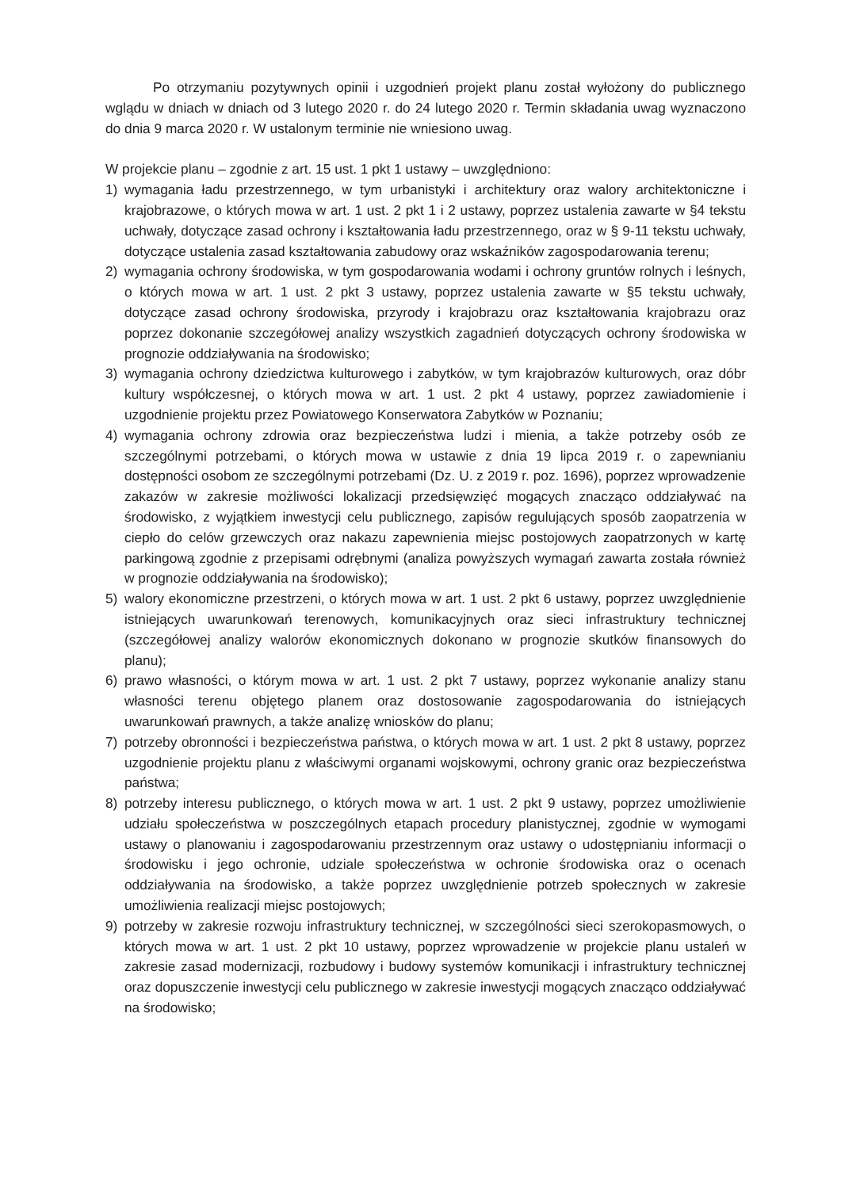Po otrzymaniu pozytywnych opinii i uzgodnień projekt planu został wyłożony do publicznego wglądu w dniach w dniach od 3 lutego 2020 r. do 24 lutego 2020 r. Termin składania uwag wyznaczono do dnia 9 marca 2020 r. W ustalonym terminie nie wniesiono uwag.
W projekcie planu – zgodnie z art. 15 ust. 1 pkt 1 ustawy – uwzględniono:
1) wymagania ładu przestrzennego, w tym urbanistyki i architektury oraz walory architektoniczne i krajobrazowe, o których mowa w art. 1 ust. 2 pkt 1 i 2 ustawy, poprzez ustalenia zawarte w §4 tekstu uchwały, dotyczące zasad ochrony i kształtowania ładu przestrzennego, oraz w § 9-11 tekstu uchwały, dotyczące ustalenia zasad kształtowania zabudowy oraz wskaźników zagospodarowania terenu;
2) wymagania ochrony środowiska, w tym gospodarowania wodami i ochrony gruntów rolnych i leśnych, o których mowa w art. 1 ust. 2 pkt 3 ustawy, poprzez ustalenia zawarte w §5 tekstu uchwały, dotyczące zasad ochrony środowiska, przyrody i krajobrazu oraz kształtowania krajobrazu oraz poprzez dokonanie szczegółowej analizy wszystkich zagadnień dotyczących ochrony środowiska w prognozie oddziaływania na środowisko;
3) wymagania ochrony dziedzictwa kulturowego i zabytków, w tym krajobrazów kulturowych, oraz dóbr kultury współczesnej, o których mowa w art. 1 ust. 2 pkt 4 ustawy, poprzez zawiadomienie i uzgodnienie projektu przez Powiatowego Konserwatora Zabytków w Poznaniu;
4) wymagania ochrony zdrowia oraz bezpieczeństwa ludzi i mienia, a także potrzeby osób ze szczególnymi potrzebami, o których mowa w ustawie z dnia 19 lipca 2019 r. o zapewnianiu dostępności osobom ze szczególnymi potrzebami (Dz. U. z 2019 r. poz. 1696), poprzez wprowadzenie zakazów w zakresie możliwości lokalizacji przedsięwzięć mogących znacząco oddziaływać na środowisko, z wyjątkiem inwestycji celu publicznego, zapisów regulujących sposób zaopatrzenia w ciepło do celów grzewczych oraz nakazu zapewnienia miejsc postojowych zaopatrzonych w kartę parkingową zgodnie z przepisami odrębnymi (analiza powyższych wymagań zawarta została również w prognozie oddziaływania na środowisko);
5) walory ekonomiczne przestrzeni, o których mowa w art. 1 ust. 2 pkt 6 ustawy, poprzez uwzględnienie istniejących uwarunkowań terenowych, komunikacyjnych oraz sieci infrastruktury technicznej (szczegółowej analizy walorów ekonomicznych dokonano w prognozie skutków finansowych do planu);
6) prawo własności, o którym mowa w art. 1 ust. 2 pkt 7 ustawy, poprzez wykonanie analizy stanu własności terenu objętego planem oraz dostosowanie zagospodarowania do istniejących uwarunkowań prawnych, a także analizę wniosków do planu;
7) potrzeby obronności i bezpieczeństwa państwa, o których mowa w art. 1 ust. 2 pkt 8 ustawy, poprzez uzgodnienie projektu planu z właściwymi organami wojskowymi, ochrony granic oraz bezpieczeństwa państwa;
8) potrzeby interesu publicznego, o których mowa w art. 1 ust. 2 pkt 9 ustawy, poprzez umożliwienie udziału społeczeństwa w poszczególnych etapach procedury planistycznej, zgodnie w wymogami ustawy o planowaniu i zagospodarowaniu przestrzennym oraz ustawy o udostępnianiu informacji o środowisku i jego ochronie, udziale społeczeństwa w ochronie środowiska oraz o ocenach oddziaływania na środowisko, a także poprzez uwzględnienie potrzeb społecznych w zakresie umożliwienia realizacji miejsc postojowych;
9) potrzeby w zakresie rozwoju infrastruktury technicznej, w szczególności sieci szerokopasmowych, o których mowa w art. 1 ust. 2 pkt 10 ustawy, poprzez wprowadzenie w projekcie planu ustaleń w zakresie zasad modernizacji, rozbudowy i budowy systemów komunikacji i infrastruktury technicznej oraz dopuszczenie inwestycji celu publicznego w zakresie inwestycji mogących znacząco oddziaływać na środowisko;